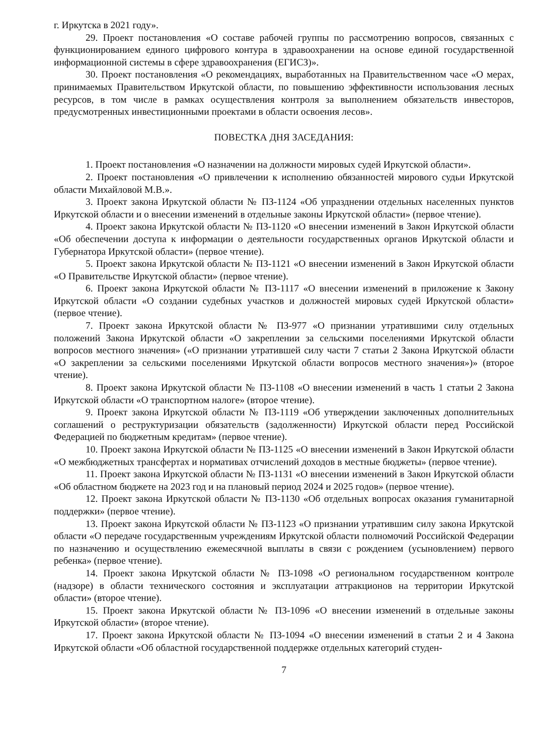г. Иркутска в 2021 году».
29. Проект постановления «О составе рабочей группы по рассмотрению вопросов, связанных с функционированием единого цифрового контура в здравоохранении на основе единой государственной информационной системы в сфере здравоохранения (ЕГИСЗ)».
30. Проект постановления «О рекомендациях, выработанных на Правительственном часе «О мерах, принимаемых Правительством Иркутской области, по повышению эффективности использования лесных ресурсов, в том числе в рамках осуществления контроля за выполнением обязательств инвесторов, предусмотренных инвестиционными проектами в области освоения лесов».
ПОВЕСТКА ДНЯ ЗАСЕДАНИЯ:
1. Проект постановления «О назначении на должности мировых судей Иркутской области».
2. Проект постановления «О привлечении к исполнению обязанностей мирового судьи Иркутской области Михайловой М.В.».
3. Проект закона Иркутской области № ПЗ-1124 «Об упразднении отдельных населенных пунктов Иркутской области и о внесении изменений в отдельные законы Иркутской области» (первое чтение).
4. Проект закона Иркутской области № ПЗ-1120 «О внесении изменений в Закон Иркутской области «Об обеспечении доступа к информации о деятельности государственных органов Иркутской области и Губернатора Иркутской области» (первое чтение).
5. Проект закона Иркутской области № ПЗ-1121 «О внесении изменений в Закон Иркутской области «О Правительстве Иркутской области» (первое чтение).
6. Проект закона Иркутской области № ПЗ-1117 «О внесении изменений в приложение к Закону Иркутской области «О создании судебных участков и должностей мировых судей Иркутской области» (первое чтение).
7. Проект закона Иркутской области № ПЗ-977 «О признании утратившими силу отдельных положений Закона Иркутской области «О закреплении за сельскими поселениями Иркутской области вопросов местного значения» («О признании утратившей силу части 7 статьи 2 Закона Иркутской области «О закреплении за сельскими поселениями Иркутской области вопросов местного значения»)» (второе чтение).
8. Проект закона Иркутской области № ПЗ-1108 «О внесении изменений в часть 1 статьи 2 Закона Иркутской области «О транспортном налоге» (второе чтение).
9. Проект закона Иркутской области № ПЗ-1119 «Об утверждении заключенных дополнительных соглашений о реструктуризации обязательств (задолженности) Иркутской области перед Российской Федерацией по бюджетным кредитам» (первое чтение).
10. Проект закона Иркутской области № ПЗ-1125 «О внесении изменений в Закон Иркутской области «О межбюджетных трансфертах и нормативах отчислений доходов в местные бюджеты» (первое чтение).
11. Проект закона Иркутской области № ПЗ-1131 «О внесении изменений в Закон Иркутской области «Об областном бюджете на 2023 год и на плановый период 2024 и 2025 годов» (первое чтение).
12. Проект закона Иркутской области № ПЗ-1130 «Об отдельных вопросах оказания гуманитарной поддержки» (первое чтение).
13. Проект закона Иркутской области № ПЗ-1123 «О признании утратившим силу закона Иркутской области «О передаче государственным учреждениям Иркутской области полномочий Российской Федерации по назначению и осуществлению ежемесячной выплаты в связи с рождением (усыновлением) первого ребенка» (первое чтение).
14. Проект закона Иркутской области № ПЗ-1098 «О региональном государственном контроле (надзоре) в области технического состояния и эксплуатации аттракционов на территории Иркутской области» (второе чтение).
15. Проект закона Иркутской области № ПЗ-1096 «О внесении изменений в отдельные законы Иркутской области» (второе чтение).
17. Проект закона Иркутской области № ПЗ-1094 «О внесении изменений в статьи 2 и 4 Закона Иркутской области «Об областной государственной поддержке отдельных категорий студен-
7